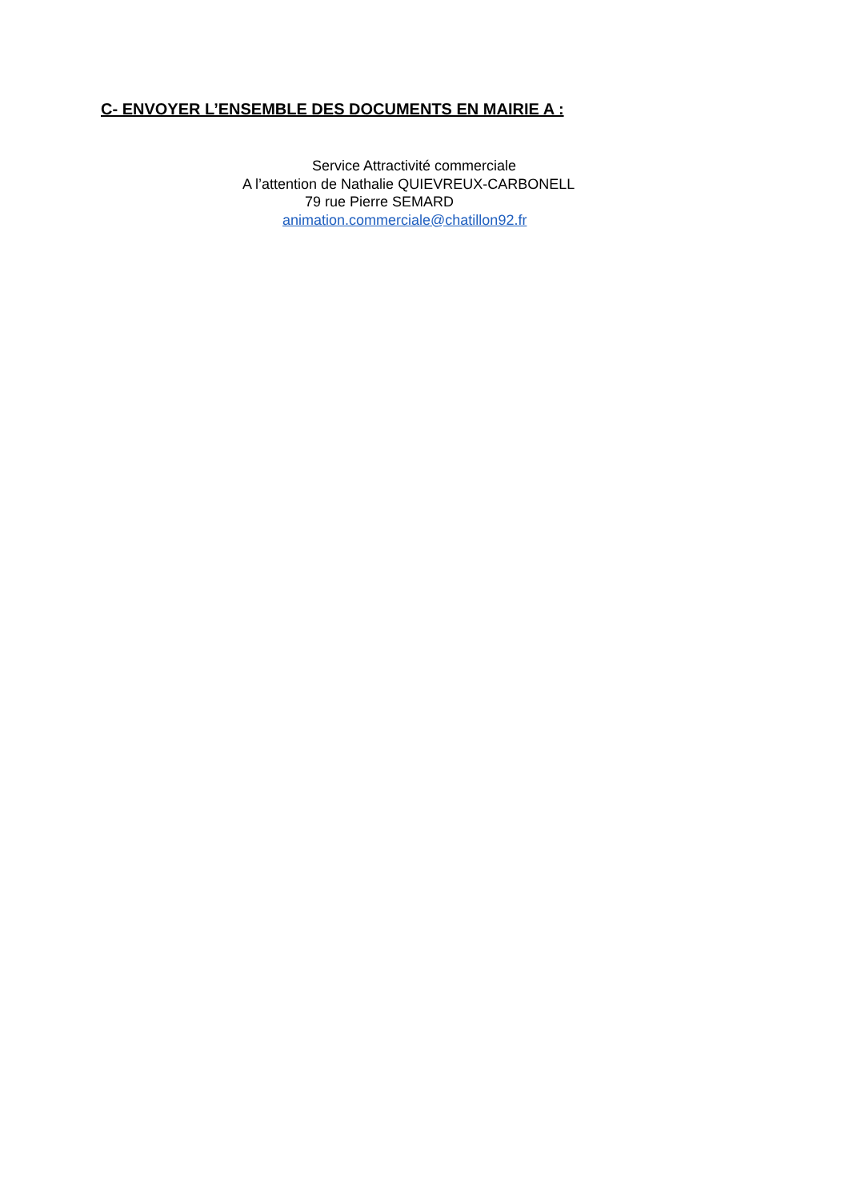C- ENVOYER L’ENSEMBLE DES DOCUMENTS EN MAIRIE A :
Service Attractivité commerciale
A l’attention de Nathalie QUIEVREUX-CARBONELL
79 rue Pierre SEMARD
animation.commerciale@chatillon92.fr